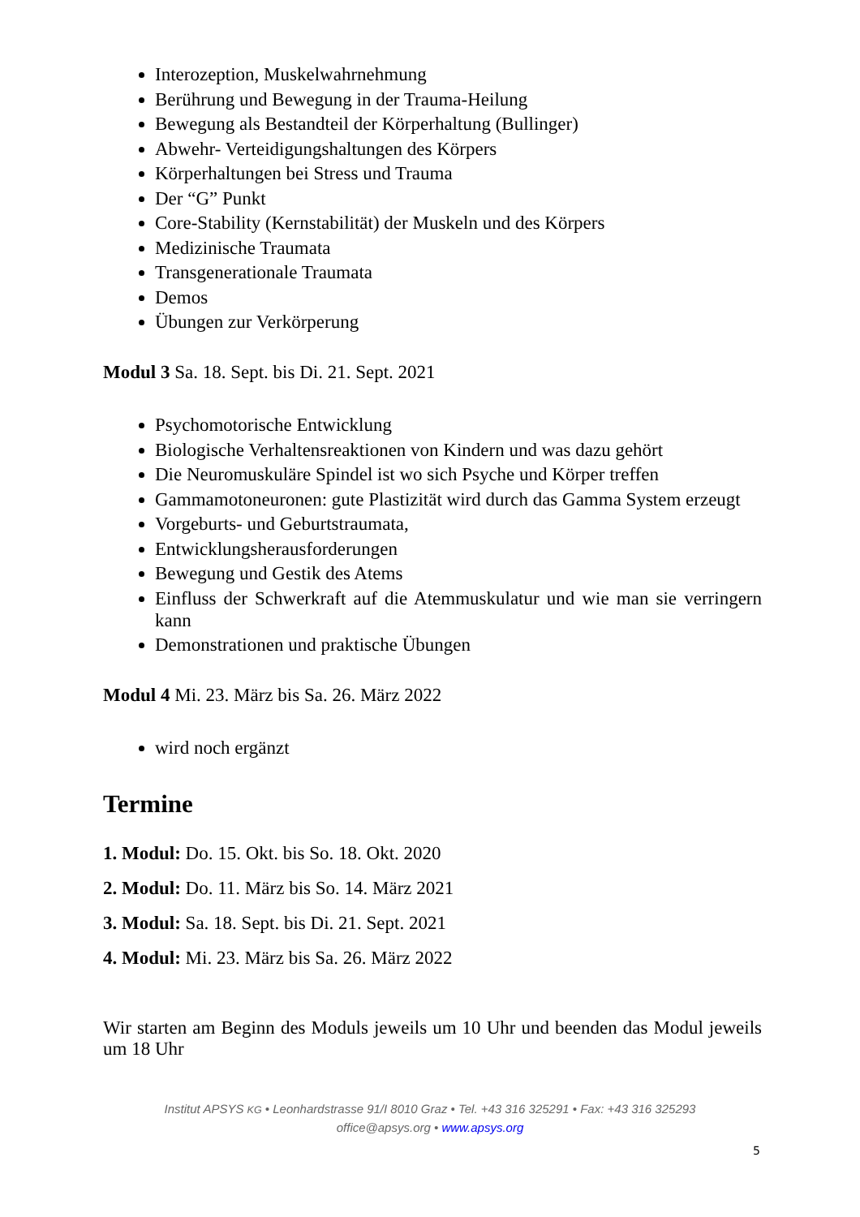Interozeption, Muskelwahrnehmung
Berührung und Bewegung in der Trauma-Heilung
Bewegung als Bestandteil der Körperhaltung (Bullinger)
Abwehr- Verteidigungshaltungen des Körpers
Körperhaltungen bei Stress und Trauma
Der “G” Punkt
Core-Stability (Kernstabilität) der Muskeln und des Körpers
Medizinische Traumata
Transgenerationale Traumata
Demos
Übungen zur Verkörperung
Modul 3 Sa. 18. Sept. bis Di. 21. Sept. 2021
Psychomotorische Entwicklung
Biologische Verhaltensreaktionen von Kindern und was dazu gehört
Die Neuromuskuläre Spindel ist wo sich Psyche und Körper treffen
Gammamotoneuronen: gute Plastizität wird durch das Gamma System erzeugt
Vorgeburts- und Geburtstraumata,
Entwicklungsherausforderungen
Bewegung und Gestik des Atems
Einfluss der Schwerkraft auf die Atemmuskulatur und wie man sie verringern kann
Demonstrationen und praktische Übungen
Modul 4 Mi. 23. März bis Sa. 26. März 2022
wird noch ergänzt
Termine
1. Modul: Do. 15. Okt. bis So. 18. Okt. 2020
2. Modul: Do. 11. März bis So. 14. März 2021
3. Modul: Sa. 18. Sept. bis Di. 21. Sept. 2021
4. Modul: Mi. 23. März bis Sa. 26. März 2022
Wir starten am Beginn des Moduls jeweils um 10 Uhr und beenden das Modul jeweils um 18 Uhr
Institut APSYS KG • Leonhardstrasse 91/I 8010 Graz • Tel. +43 316 325291 • Fax: +43 316 325293
office@apsys.org • www.apsys.org
5